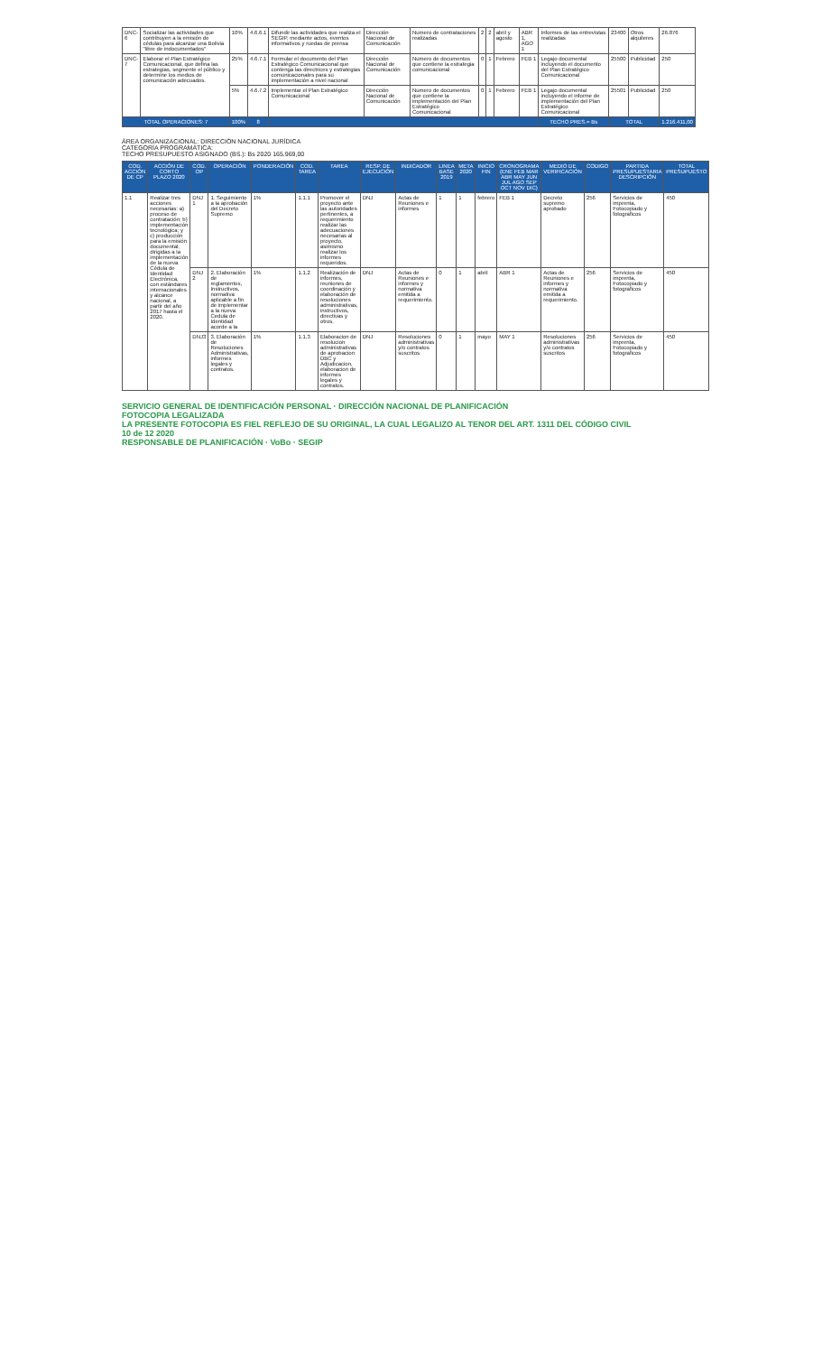| DNC-6 | Socializar las actividades que contribuyen a la emisión de cédulas para alcanzar una Bolivia "libre de indocumentados" | 10% | 4.6.6.1 | Difundir las actividades que realiza el SEGIP, mediante actos, eventos informativos y ruedas de prensa | Dirección Nacional de Comunicación | Numero de contrataciones realizadas | 2 | 2 | abril y agosto | ABR 1, AGO 1 | Informes de las entrevistas realizadas | 23400 | Otros alquileres | 26.876 |
| DNC-7 | Elaborar el Plan Estratégico Comunicacional, que defina las estrategias, segmente el público y determine los medios de comunicación adecuados. | 25% | 4.6.7.1 | Formular el documento del Plan Estratégico Comunicacional que contenga las directrices y estrategias comunicacionales para su implementación a nivel nacional | Dirección Nacional de Comunicación | Numero de documentos que contiene la estrategia comunicacional | 0 | 1 | Febrero | FEB 1 | Legajo documental incluyendo el documento del Plan Estratégico Comunicacional | 25500 | Publicidad | 250 |
| | | 5% | 4.6.7.2 | Implementar el Plan Estratégico Comunicacional | Dirección Nacional de Comunicación | Numero de documentos que contiene la implementación del Plan Estratégico Comunicacional | 0 | 1 | Febrero | FEB 1 | Legajo documental incluyendo el informe de implementación del Plan Estratégico Comunicacional | 25501 | Publicidad | 250 |
| TOTAL OPERACIONES: 7 | | 100% | 8 | | | | | | | | TECHO PRES.= Bs | TOTAL | | 1.216.411,00 |
ÁREA ORGANIZACIONAL: DIRECCIÓN NACIONAL JURÍDICA
CATEGORÍA PROGRAMÁTICA:
TECHO PRESUPUESTO ASIGNADO (BS.): Bs 2020 165.969,00
| COD. ACCIÓN DE CP | ACCIÓN DE CORTO PLAZO 2020 | COD. OP | OPERACIÓN | PONDERACIÓN | COD. TAREA | TAREA | RESP. DE EJECUCIÓN | INDICADOR | LINEA BASE 2019 | META 2020 | INICIO FIN | CRONOGRAMA (ENE FEB MAR ABR MAY JUN JUL AGO SEP OCT NOV DIC) | MEDIO DE VERIFICACIÓN | CODIGO | PARTIDA PRESUPUESTARIA DESCRIPCIÓN | TOTAL PRESUPUESTO |
| --- | --- | --- | --- | --- | --- | --- | --- | --- | --- | --- | --- | --- | --- | --- | --- | --- |
| 1.1 | Realizar tres acciones necesarias: a) proceso de contratación; b) implementación tecnológica; y c) producción para la emisión documental, dirigidas a la implementación de la nueva Cédula de Identidad Electrónica, con estándares internacionales y alcance nacional, a partir del año 2017 hasta el 2020. | DNJ 1 | 1. Seguimiento a la aprobación del Decreto Supremo | 1% | 1.1.1 | Promover el proyecto ante las autoridades pertinentes, a requerimiento realizar las adecuaciones necesarias al proyecto, asimismo realizar los informes requeridos. | DNJ | Actas de Reuniones e informes | 1 | 1 | febrero | FEB 1 | Decreto supremo aprobado | 256 | Servicios de imprenta, Fotocopiado y fotograficos | 450 |
| | | DNJ 2 | 2. Elaboración de reglamentos, Instructivos, normativa aplicable a fin de implementar a la nueva Cedula de Identidad acorde a la | 1% | 1.1.2 | Realización de informes, reuniones de coordinación y elaboración de resoluciones administrativas, instructivos, directivas y otros. | DNJ | Actas de Reuniones e informes y normativa emitida a requerimiento. | 0 | 1 | abril | ABR 1 | Actas de Reuniones e informes y normativa emitida a requerimiento. | 256 | Servicios de imprenta, Fotocopiado y fotograficos | 450 |
| | | DNJ3 | 3. Elaboración de Resoluciones Administrativas, informes legales y contratos. | 1% | 1.1.3 | Elaboracion de resolucion administrativas de aprobacion DBC y Adjudicacion, elaboracion de informes legales y contratos. | DNJ | Resoluciones administrativas y/o contratos suscritos | 0 | 1 | mayo | MAY 1 | Resoluciones administrativas y/o contratos suscritos | 256 | Servicios de imprenta, Fotocopiado y fotograficos | 450 |
SERVICIO GENERAL DE IDENTIFICACIÓN PERSONAL · DIRECCIÓN NACIONAL DE PLANIFICACIÓN
FOTOCOPIA LEGALIZADA
LA PRESENTE FOTOCOPIA ES FIEL REFLEJO DE SU ORIGINAL, LA CUAL LEGALIZO AL TENOR DEL ART. 1311 DEL CÓDIGO CIVIL
10 de 12 2020
RESPONSABLE DE PLANIFICACIÓN · VoBo · SEGIP